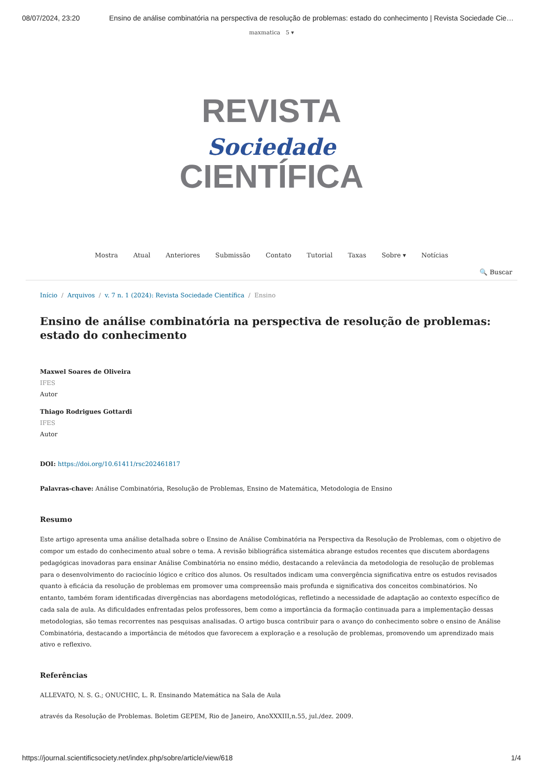08/07/2024, 23:20 Ensino de análise combinatória na perspectiva de resolução de problemas: estado do conhecimento | Revista Sociedade Cie…
maxmatica 5 ▾
REVISTA
Sociedade
CIENTÍFICA
Mostra Atual Anteriores Submissão Contato Tutorial Taxas Sobre ▾ Notícias
🔍 Buscar
Início / Arquivos / v. 7 n. 1 (2024): Revista Sociedade Científica / Ensino
Ensino de análise combinatória na perspectiva de resolução de problemas: estado do conhecimento
Maxwel Soares de Oliveira
IFES
Autor
Thiago Rodrigues Gottardi
IFES
Autor
DOI: https://doi.org/10.61411/rsc202461817
Palavras-chave: Análise Combinatória, Resolução de Problemas, Ensino de Matemática, Metodologia de Ensino
Resumo
Este artigo apresenta uma análise detalhada sobre o Ensino de Análise Combinatória na Perspectiva da Resolução de Problemas, com o objetivo de compor um estado do conhecimento atual sobre o tema. A revisão bibliográfica sistemática abrange estudos recentes que discutem abordagens pedagógicas inovadoras para ensinar Análise Combinatória no ensino médio, destacando a relevância da metodologia de resolução de problemas para o desenvolvimento do raciocínio lógico e crítico dos alunos. Os resultados indicam uma convergência significativa entre os estudos revisados quanto à eficácia da resolução de problemas em promover uma compreensão mais profunda e significativa dos conceitos combinatórios. No entanto, também foram identificadas divergências nas abordagens metodológicas, refletindo a necessidade de adaptação ao contexto específico de cada sala de aula. As dificuldades enfrentadas pelos professores, bem como a importância da formação continuada para a implementação dessas metodologias, são temas recorrentes nas pesquisas analisadas. O artigo busca contribuir para o avanço do conhecimento sobre o ensino de Análise Combinatória, destacando a importância de métodos que favorecem a exploração e a resolução de problemas, promovendo um aprendizado mais ativo e reflexivo.
Referências
ALLEVATO, N. S. G.; ONUCHIC, L. R. Ensinando Matemática na Sala de Aula
através da Resolução de Problemas. Boletim GEPEM, Rio de Janeiro, AnoXXXIII,n.55, jul./dez. 2009.
https://journal.scientificsociety.net/index.php/sobre/article/view/618 1/4